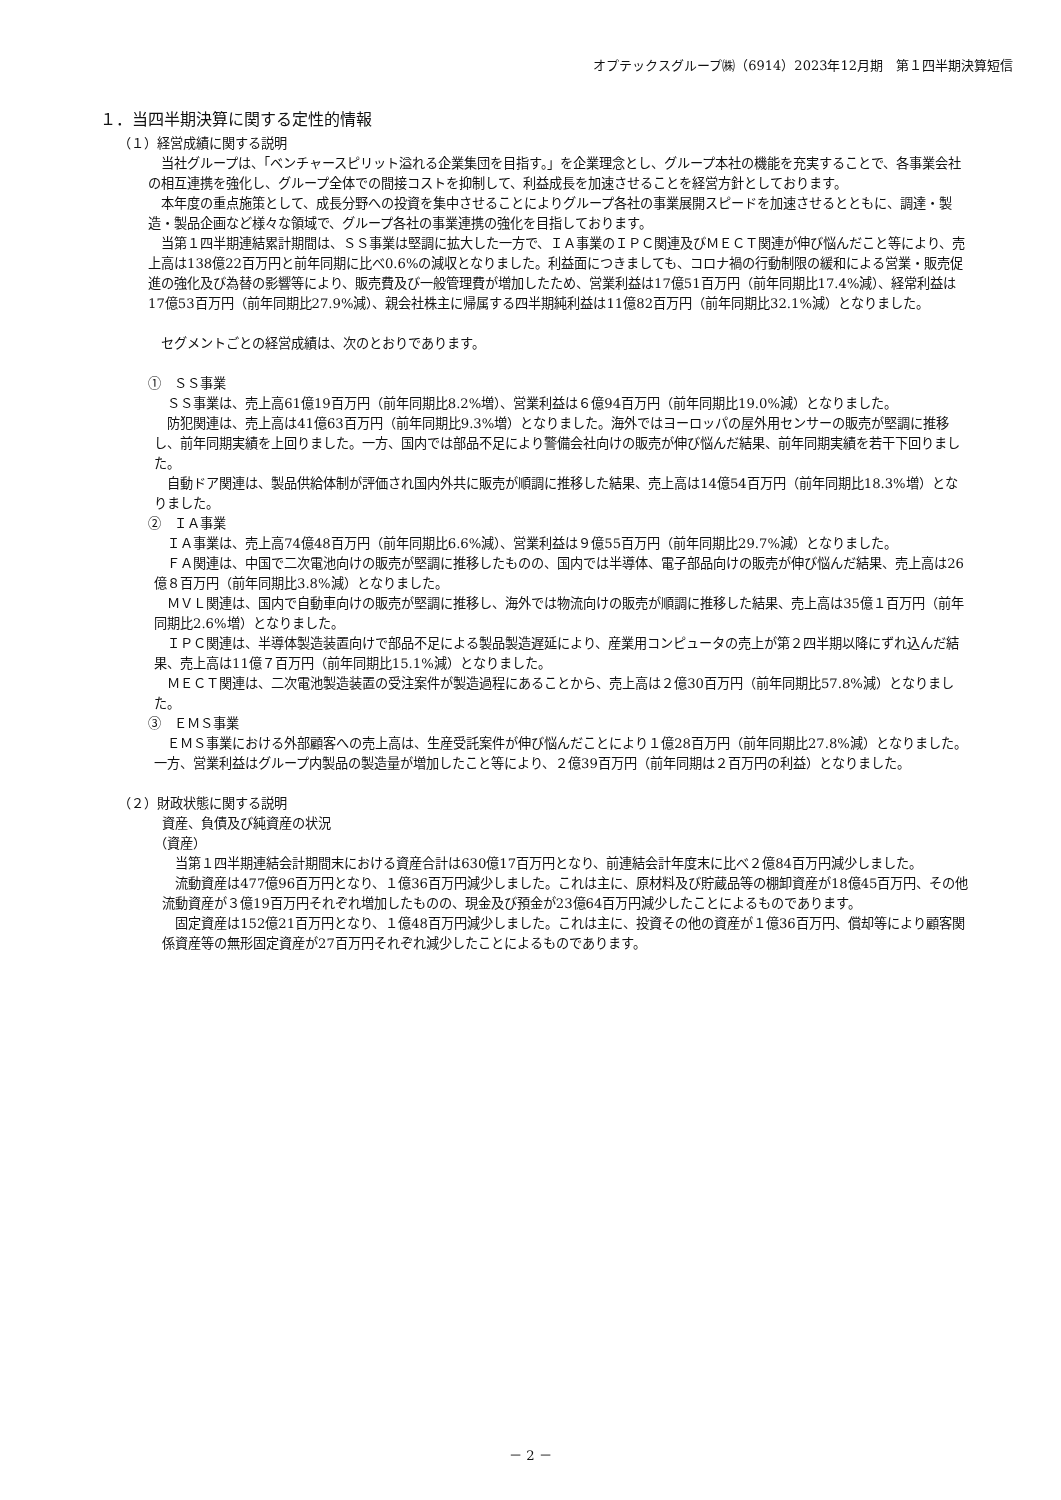オプテックスグループ㈱（6914）2023年12月期　第１四半期決算短信
１．当四半期決算に関する定性的情報
（１）経営成績に関する説明
当社グループは、「ベンチャースピリット溢れる企業集団を目指す。」を企業理念とし、グループ本社の機能を充実することで、各事業会社の相互連携を強化し、グループ全体での間接コストを抑制して、利益成長を加速させることを経営方針としております。
本年度の重点施策として、成長分野への投資を集中させることによりグループ各社の事業展開スピードを加速させるとともに、調達・製造・製品企画など様々な領域で、グループ各社の事業連携の強化を目指しております。
当第１四半期連結累計期間は、ＳＳ事業は堅調に拡大した一方で、ＩＡ事業のＩＰＣ関連及びＭＥＣＴ関連が伸び悩んだこと等により、売上高は138億22百万円と前年同期に比べ0.6%の減収となりました。利益面につきましても、コロナ禍の行動制限の緩和による営業・販売促進の強化及び為替の影響等により、販売費及び一般管理費が増加したため、営業利益は17億51百万円（前年同期比17.4%減）、経常利益は17億53百万円（前年同期比27.9%減）、親会社株主に帰属する四半期純利益は11億82百万円（前年同期比32.1%減）となりました。
セグメントごとの経営成績は、次のとおりであります。
①　ＳＳ事業
ＳＳ事業は、売上高61億19百万円（前年同期比8.2%増）、営業利益は６億94百万円（前年同期比19.0%減）となりました。
防犯関連は、売上高は41億63百万円（前年同期比9.3%増）となりました。海外ではヨーロッパの屋外用センサーの販売が堅調に推移し、前年同期実績を上回りました。一方、国内では部品不足により警備会社向けの販売が伸び悩んだ結果、前年同期実績を若干下回りました。
自動ドア関連は、製品供給体制が評価され国内外共に販売が順調に推移した結果、売上高は14億54百万円（前年同期比18.3%増）となりました。
②　ＩＡ事業
ＩＡ事業は、売上高74億48百万円（前年同期比6.6%減）、営業利益は９億55百万円（前年同期比29.7%減）となりました。
ＦＡ関連は、中国で二次電池向けの販売が堅調に推移したものの、国内では半導体、電子部品向けの販売が伸び悩んだ結果、売上高は26億８百万円（前年同期比3.8%減）となりました。
ＭＶＬ関連は、国内で自動車向けの販売が堅調に推移し、海外では物流向けの販売が順調に推移した結果、売上高は35億１百万円（前年同期比2.6%増）となりました。
ＩＰＣ関連は、半導体製造装置向けで部品不足による製品製造遅延により、産業用コンピュータの売上が第２四半期以降にずれ込んだ結果、売上高は11億７百万円（前年同期比15.1%減）となりました。
ＭＥＣＴ関連は、二次電池製造装置の受注案件が製造過程にあることから、売上高は２億30百万円（前年同期比57.8%減）となりました。
③　ＥＭＳ事業
ＥＭＳ事業における外部顧客への売上高は、生産受託案件が伸び悩んだことにより１億28百万円（前年同期比27.8%減）となりました。一方、営業利益はグループ内製品の製造量が増加したこと等により、２億39百万円（前年同期は２百万円の利益）となりました。
（２）財政状態に関する説明
資産、負債及び純資産の状況
（資産）
当第１四半期連結会計期間末における資産合計は630億17百万円となり、前連結会計年度末に比べ２億84百万円減少しました。
流動資産は477億96百万円となり、１億36百万円減少しました。これは主に、原材料及び貯蔵品等の棚卸資産が18億45百万円、その他流動資産が３億19百万円それぞれ増加したものの、現金及び預金が23億64百万円減少したことによるものであります。
固定資産は152億21百万円となり、１億48百万円減少しました。これは主に、投資その他の資産が１億36百万円、償却等により顧客関係資産等の無形固定資産が27百万円それぞれ減少したことによるものであります。
－ 2 －